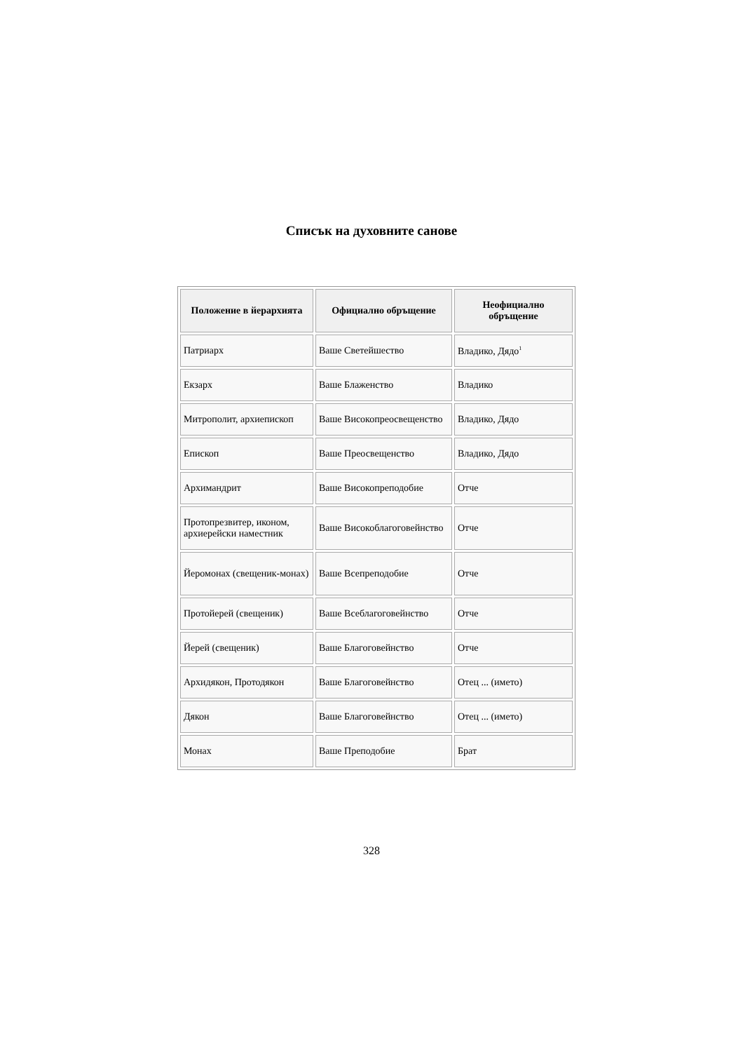Списък на духовните санове
| Положение в йерархията | Официално обръщение | Неофициално обръщение |
| --- | --- | --- |
| Патриарх | Ваше Светейшество | Владико, Дядо<sup>1</sup> |
| Екзарх | Ваше Блаженство | Владико |
| Митрополит, архиепископ | Ваше Високопреосвещенство | Владико, Дядо |
| Епископ | Ваше Преосвещенство | Владико, Дядо |
| Архимандрит | Ваше Високопреподобие | Отче |
| Протопрезвитер, иконом, архиерейски наместник | Ваше Високоблагоговейнство | Отче |
| Йеромонах (свещеник-монах) | Ваше Всепреподобие | Отче |
| Протойерей (свещеник) | Ваше Всеблагоговейнство | Отче |
| Йерей (свещеник) | Ваше Благоговейнство | Отче |
| Архидякон, Протодякон | Ваше Благоговейнство | Отец ... (името) |
| Дякон | Ваше Благоговейнство | Отец ... (името) |
| Монах | Ваше Преподобие | Брат |
328